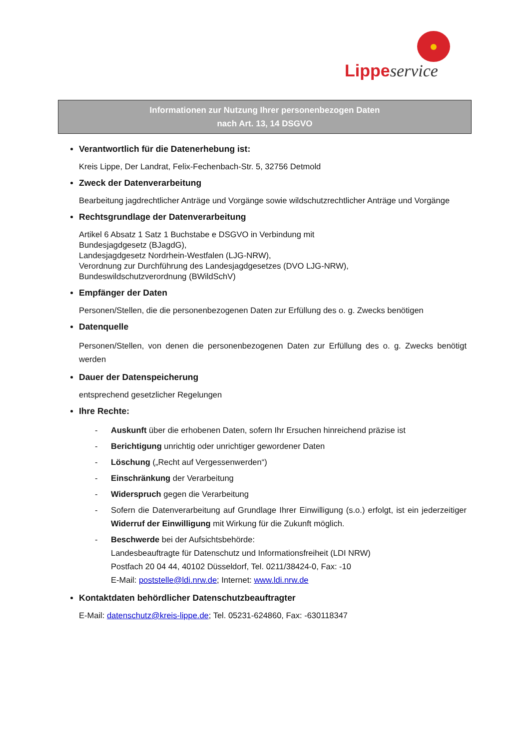Lippe service
Informationen zur Nutzung Ihrer personenbezogen Daten
nach Art. 13, 14 DSGVO
Verantwortlich für die Datenerhebung ist:
Kreis Lippe, Der Landrat, Felix-Fechenbach-Str. 5, 32756 Detmold
Zweck der Datenverarbeitung
Bearbeitung jagdrechtlicher Anträge und Vorgänge sowie wildschutzrechtlicher Anträge und Vorgänge
Rechtsgrundlage der Datenverarbeitung
Artikel 6 Absatz 1 Satz 1 Buchstabe e DSGVO in Verbindung mit
Bundesjagdgesetz (BJagdG),
Landesjagdgesetz Nordrhein-Westfalen (LJG-NRW),
Verordnung zur Durchführung des Landesjagdgesetzes (DVO LJG-NRW),
Bundeswildschutzverordnung (BWildSchV)
Empfänger der Daten
Personen/Stellen, die die personenbezogenen Daten zur Erfüllung des o. g. Zwecks benötigen
Datenquelle
Personen/Stellen, von denen die personenbezogenen Daten zur Erfüllung des o. g. Zwecks benötigt werden
Dauer der Datenspeicherung
entsprechend gesetzlicher Regelungen
Ihre Rechte:
- Auskunft über die erhobenen Daten, sofern Ihr Ersuchen hinreichend präzise ist
- Berichtigung unrichtig oder unrichtiger gewordener Daten
- Löschung („Recht auf Vergessenwerden“)
- Einschränkung der Verarbeitung
- Widerspruch gegen die Verarbeitung
- Sofern die Datenverarbeitung auf Grundlage Ihrer Einwilligung (s.o.) erfolgt, ist ein jederzeitiger Widerruf der Einwilligung mit Wirkung für die Zukunft möglich.
- Beschwerde bei der Aufsichtsbehörde:
Landesbeauftragte für Datenschutz und Informationsfreiheit (LDI NRW)
Postfach 20 04 44, 40102 Düsseldorf, Tel. 0211/38424-0, Fax: -10
E-Mail: poststelle@ldi.nrw.de; Internet: www.ldi.nrw.de
Kontaktdaten behördlicher Datenschutzbeauftragter
E-Mail: datenschutz@kreis-lippe.de; Tel. 05231-624860, Fax: -630118347